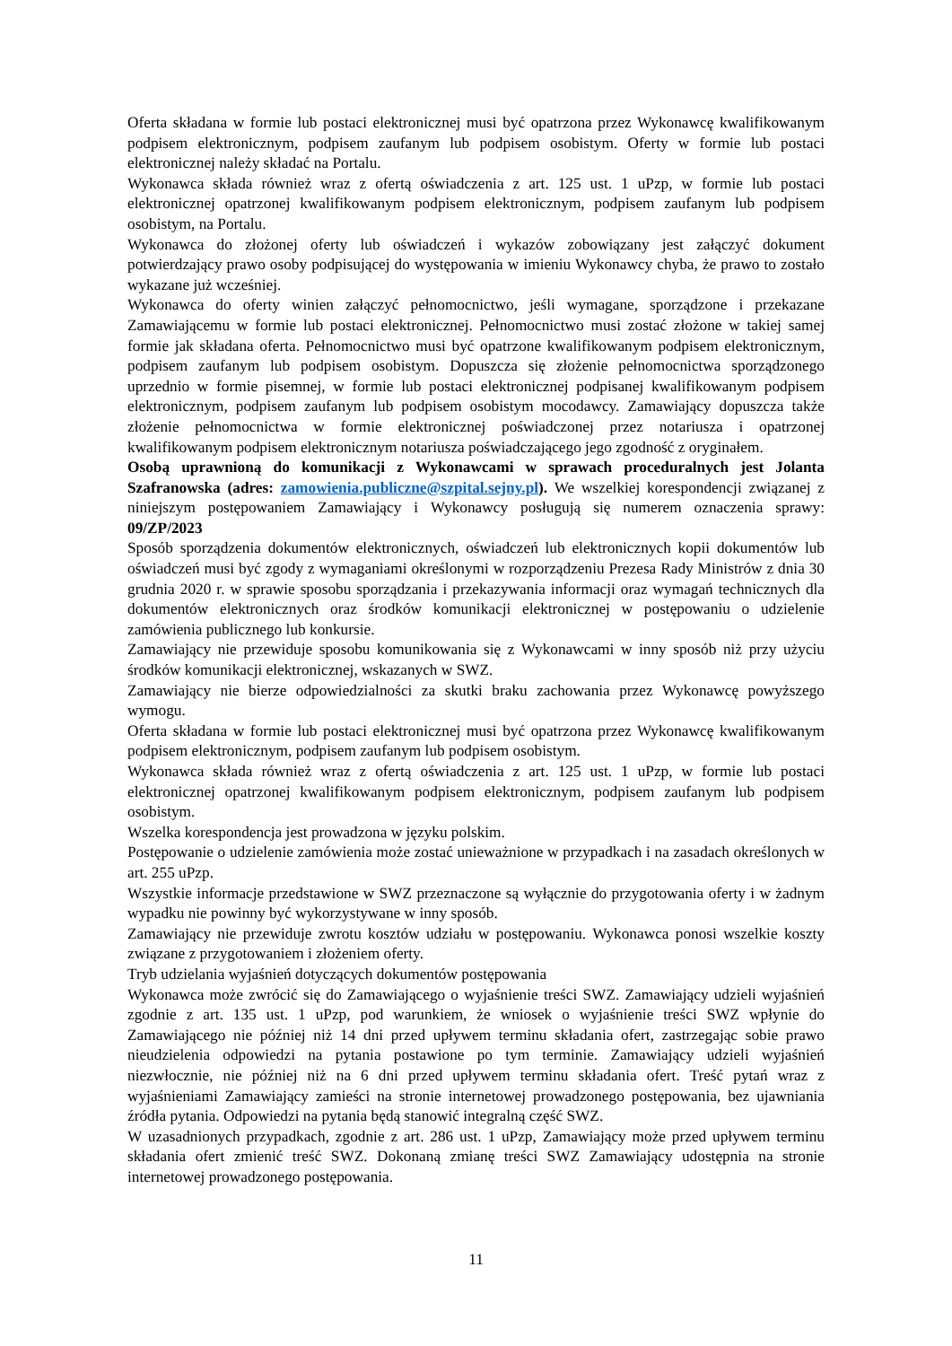Oferta składana w formie lub postaci elektronicznej musi być opatrzona przez Wykonawcę kwalifikowanym podpisem elektronicznym, podpisem zaufanym lub podpisem osobistym. Oferty w formie lub postaci elektronicznej należy składać na Portalu.
Wykonawca składa również wraz z ofertą oświadczenia z art. 125 ust. 1 uPzp, w formie lub postaci elektronicznej opatrzonej kwalifikowanym podpisem elektronicznym, podpisem zaufanym lub podpisem osobistym, na Portalu.
Wykonawca do złożonej oferty lub oświadczeń i wykazów zobowiązany jest załączyć dokument potwierdzający prawo osoby podpisującej do występowania w imieniu Wykonawcy chyba, że prawo to zostało wykazane już wcześniej.
Wykonawca do oferty winien załączyć pełnomocnictwo, jeśli wymagane, sporządzone i przekazane Zamawiającemu w formie lub postaci elektronicznej. Pełnomocnictwo musi zostać złożone w takiej samej formie jak składana oferta. Pełnomocnictwo musi być opatrzone kwalifikowanym podpisem elektronicznym, podpisem zaufanym lub podpisem osobistym. Dopuszcza się złożenie pełnomocnictwa sporządzonego uprzednio w formie pisemnej, w formie lub postaci elektronicznej podpisanej kwalifikowanym podpisem elektronicznym, podpisem zaufanym lub podpisem osobistym mocodawcy. Zamawiający dopuszcza także złożenie pełnomocnictwa w formie elektronicznej poświadczonej przez notariusza i opatrzonej kwalifikowanym podpisem elektronicznym notariusza poświadczającego jego zgodność z oryginałem.
Osobą uprawnioną do komunikacji z Wykonawcami w sprawach proceduralnych jest Jolanta Szafranowska (adres: zamowienia.publiczne@szpital.sejny.pl). We wszelkiej korespondencji związanej z niniejszym postępowaniem Zamawiający i Wykonawcy posługują się numerem oznaczenia sprawy: 09/ZP/2023
Sposób sporządzenia dokumentów elektronicznych, oświadczeń lub elektronicznych kopii dokumentów lub oświadczeń musi być zgody z wymaganiami określonymi w rozporządzeniu Prezesa Rady Ministrów z dnia 30 grudnia 2020 r. w sprawie sposobu sporządzania i przekazywania informacji oraz wymagań technicznych dla dokumentów elektronicznych oraz środków komunikacji elektronicznej w postępowaniu o udzielenie zamówienia publicznego lub konkursie.
Zamawiający nie przewiduje sposobu komunikowania się z Wykonawcami w inny sposób niż przy użyciu środków komunikacji elektronicznej, wskazanych w SWZ.
Zamawiający nie bierze odpowiedzialności za skutki braku zachowania przez Wykonawcę powyższego wymogu.
Oferta składana w formie lub postaci elektronicznej musi być opatrzona przez Wykonawcę kwalifikowanym podpisem elektronicznym, podpisem zaufanym lub podpisem osobistym.
Wykonawca składa również wraz z ofertą oświadczenia z art. 125 ust. 1 uPzp, w formie lub postaci elektronicznej opatrzonej kwalifikowanym podpisem elektronicznym, podpisem zaufanym lub podpisem osobistym.
Wszelka korespondencja jest prowadzona w języku polskim.
Postępowanie o udzielenie zamówienia może zostać unieważnione w przypadkach i na zasadach określonych w art. 255 uPzp.
Wszystkie informacje przedstawione w SWZ przeznaczone są wyłącznie do przygotowania oferty i w żadnym wypadku nie powinny być wykorzystywane w inny sposób.
Zamawiający nie przewiduje zwrotu kosztów udziału w postępowaniu. Wykonawca ponosi wszelkie koszty związane z przygotowaniem i złożeniem oferty.
Tryb udzielania wyjaśnień dotyczących dokumentów postępowania
Wykonawca może zwrócić się do Zamawiającego o wyjaśnienie treści SWZ. Zamawiający udzieli wyjaśnień zgodnie z art. 135 ust. 1 uPzp, pod warunkiem, że wniosek o wyjaśnienie treści SWZ wpłynie do Zamawiającego nie później niż 14 dni przed upływem terminu składania ofert, zastrzegając sobie prawo nieudzielenia odpowiedzi na pytania postawione po tym terminie. Zamawiający udzieli wyjaśnień niezwłocznie, nie później niż na 6 dni przed upływem terminu składania ofert. Treść pytań wraz z wyjaśnieniami Zamawiający zamieści na stronie internetowej prowadzonego postępowania, bez ujawniania źródła pytania. Odpowiedzi na pytania będą stanowić integralną część SWZ.
W uzasadnionych przypadkach, zgodnie z art. 286 ust. 1 uPzp, Zamawiający może przed upływem terminu składania ofert zmienić treść SWZ. Dokonaną zmianę treści SWZ Zamawiający udostępnia na stronie internetowej prowadzonego postępowania.
11